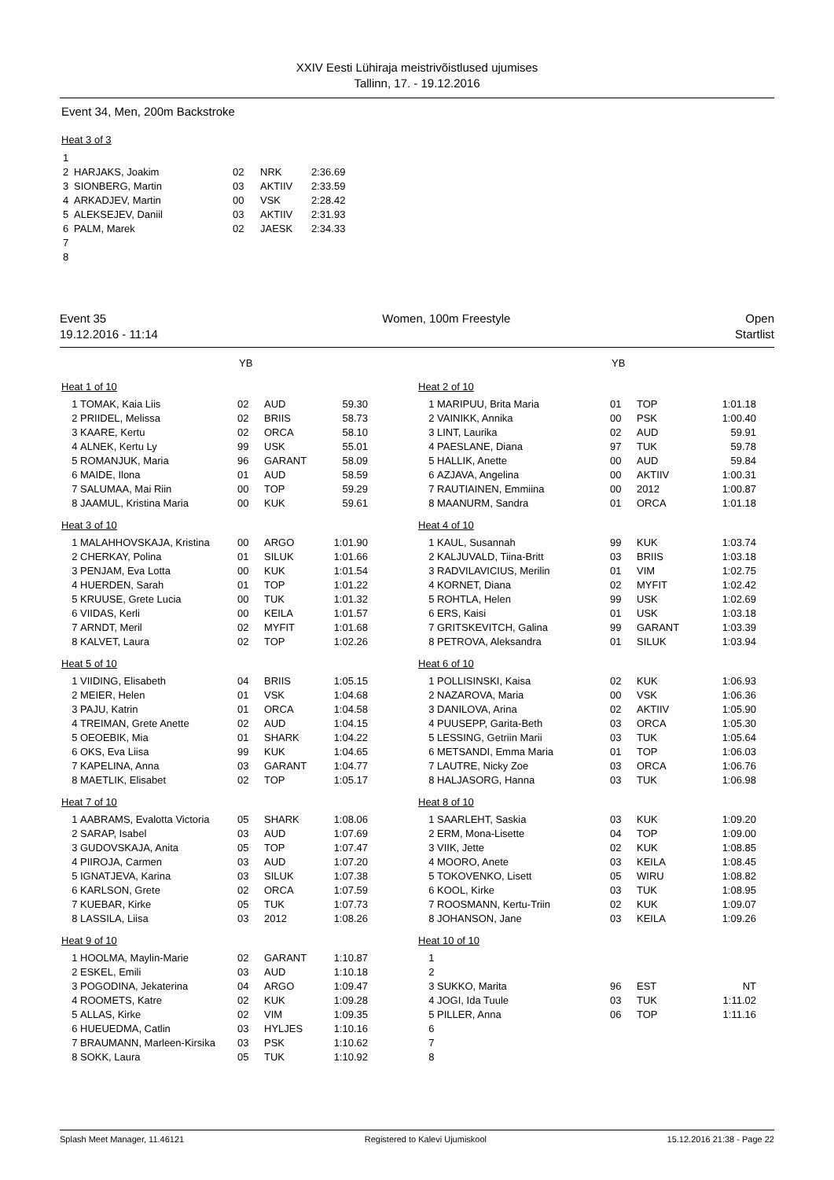XXIV Eesti Lühiraja meistrivõistlused ujumises
Tallinn, 17. - 19.12.2016
Event 34, Men, 200m Backstroke
Heat 3 of 3
| 1 | | | | |
| 2 | HARJAKS, Joakim | 02 | NRK | 2:36.69 |
| 3 | SIONBERG, Martin | 03 | AKTIIV | 2:33.59 |
| 4 | ARKADJEV, Martin | 00 | VSK | 2:28.42 |
| 5 | ALEKSEJEV, Daniil | 03 | AKTIIV | 2:31.93 |
| 6 | PALM, Marek | 02 | JAESK | 2:34.33 |
| 7 | | | | |
| 8 | | | | |
Event 35
19.12.2016 - 11:14
Women, 100m Freestyle Open
Startlist
YB
Heat 1 of 10
| 1 | TOMAK, Kaia Liis | 02 | AUD | 59.30 |
| 2 | PRIIDEL, Melissa | 02 | BRIIS | 58.73 |
| 3 | KAARE, Kertu | 02 | ORCA | 58.10 |
| 4 | ALNEK, Kertu Ly | 99 | USK | 55.01 |
| 5 | ROMANJUK, Maria | 96 | GARANT | 58.09 |
| 6 | MAIDE, Ilona | 01 | AUD | 58.59 |
| 7 | SALUMAA, Mai Riin | 00 | TOP | 59.29 |
| 8 | JAAMUL, Kristina Maria | 00 | KUK | 59.61 |
Heat 3 of 10
| 1 | MALAHHOVSKAJA, Kristina | 00 | ARGO | 1:01.90 |
| 2 | CHERKAY, Polina | 01 | SILUK | 1:01.66 |
| 3 | PENJAM, Eva Lotta | 00 | KUK | 1:01.54 |
| 4 | HUERDEN, Sarah | 01 | TOP | 1:01.22 |
| 5 | KRUUSE, Grete Lucia | 00 | TUK | 1:01.32 |
| 6 | VIIDAS, Kerli | 00 | KEILA | 1:01.57 |
| 7 | ARNDT, Meril | 02 | MYFIT | 1:01.68 |
| 8 | KALVET, Laura | 02 | TOP | 1:02.26 |
Heat 5 of 10
| 1 | VIIDING, Elisabeth | 04 | BRIIS | 1:05.15 |
| 2 | MEIER, Helen | 01 | VSK | 1:04.68 |
| 3 | PAJU, Katrin | 01 | ORCA | 1:04.58 |
| 4 | TREIMAN, Grete Anette | 02 | AUD | 1:04.15 |
| 5 | OEOEBIK, Mia | 01 | SHARK | 1:04.22 |
| 6 | OKS, Eva Liisa | 99 | KUK | 1:04.65 |
| 7 | KAPELINA, Anna | 03 | GARANT | 1:04.77 |
| 8 | MAETLIK, Elisabet | 02 | TOP | 1:05.17 |
Heat 7 of 10
| 1 | AABRAMS, Evalotta Victoria | 05 | SHARK | 1:08.06 |
| 2 | SARAP, Isabel | 03 | AUD | 1:07.69 |
| 3 | GUDOVSKAJA, Anita | 05 | TOP | 1:07.47 |
| 4 | PIIROJA, Carmen | 03 | AUD | 1:07.20 |
| 5 | IGNATJEVA, Karina | 03 | SILUK | 1:07.38 |
| 6 | KARLSON, Grete | 02 | ORCA | 1:07.59 |
| 7 | KUEBAR, Kirke | 05 | TUK | 1:07.73 |
| 8 | LASSILA, Liisa | 03 | 2012 | 1:08.26 |
Heat 9 of 10
| 1 | HOOLMA, Maylin-Marie | 02 | GARANT | 1:10.87 |
| 2 | ESKEL, Emili | 03 | AUD | 1:10.18 |
| 3 | POGODINA, Jekaterina | 04 | ARGO | 1:09.47 |
| 4 | ROOMETS, Katre | 02 | KUK | 1:09.28 |
| 5 | ALLAS, Kirke | 02 | VIM | 1:09.35 |
| 6 | HUEUEDMA, Catlin | 03 | HYLJES | 1:10.16 |
| 7 | BRAUMANN, Marleen-Kirsika | 03 | PSK | 1:10.62 |
| 8 | SOKK, Laura | 05 | TUK | 1:10.92 |
YB
Heat 2 of 10
| 1 | MARIPUU, Brita Maria | 01 | TOP | 1:01.18 |
| 2 | VAINIKK, Annika | 00 | PSK | 1:00.40 |
| 3 | LINT, Laurika | 02 | AUD | 59.91 |
| 4 | PAESLANE, Diana | 97 | TUK | 59.78 |
| 5 | HALLIK, Anette | 00 | AUD | 59.84 |
| 6 | AZJAVA, Angelina | 00 | AKTIIV | 1:00.31 |
| 7 | RAUTIAINEN, Emmiina | 00 | 2012 | 1:00.87 |
| 8 | MAANURM, Sandra | 01 | ORCA | 1:01.18 |
Heat 4 of 10
| 1 | KAUL, Susannah | 99 | KUK | 1:03.74 |
| 2 | KALJUVALD, Tiina-Britt | 03 | BRIIS | 1:03.18 |
| 3 | RADVILAVICIUS, Merilin | 01 | VIM | 1:02.75 |
| 4 | KORNET, Diana | 02 | MYFIT | 1:02.42 |
| 5 | ROHTLA, Helen | 99 | USK | 1:02.69 |
| 6 | ERS, Kaisi | 01 | USK | 1:03.18 |
| 7 | GRITSKEVITCH, Galina | 99 | GARANT | 1:03.39 |
| 8 | PETROVA, Aleksandra | 01 | SILUK | 1:03.94 |
Heat 6 of 10
| 1 | POLLISINSKI, Kaisa | 02 | KUK | 1:06.93 |
| 2 | NAZAROVA, Maria | 00 | VSK | 1:06.36 |
| 3 | DANILOVA, Arina | 02 | AKTIIV | 1:05.90 |
| 4 | PUUSEPP, Garita-Beth | 03 | ORCA | 1:05.30 |
| 5 | LESSING, Getriin Marii | 03 | TUK | 1:05.64 |
| 6 | METSANDI, Emma Maria | 01 | TOP | 1:06.03 |
| 7 | LAUTRE, Nicky Zoe | 03 | ORCA | 1:06.76 |
| 8 | HALJASORG, Hanna | 03 | TUK | 1:06.98 |
Heat 8 of 10
| 1 | SAARLEHT, Saskia | 03 | KUK | 1:09.20 |
| 2 | ERM, Mona-Lisette | 04 | TOP | 1:09.00 |
| 3 | VIIK, Jette | 02 | KUK | 1:08.85 |
| 4 | MOORO, Anete | 03 | KEILA | 1:08.45 |
| 5 | TOKOVENKO, Lisett | 05 | WIRU | 1:08.82 |
| 6 | KOOL, Kirke | 03 | TUK | 1:08.95 |
| 7 | ROOSMANN, Kertu-Triin | 02 | KUK | 1:09.07 |
| 8 | JOHANSON, Jane | 03 | KEILA | 1:09.26 |
Heat 10 of 10
| 1 | | | | |
| 2 | | | | |
| 3 | SUKKO, Marita | 96 | EST | NT |
| 4 | JOGI, Ida Tuule | 03 | TUK | 1:11.02 |
| 5 | PILLER, Anna | 06 | TOP | 1:11.16 |
| 6 | | | | |
| 7 | | | | |
| 8 | | | | |
Splash Meet Manager, 11.46121 Registered to Kalevi Ujumiskool 15.12.2016 21:38 - Page 22